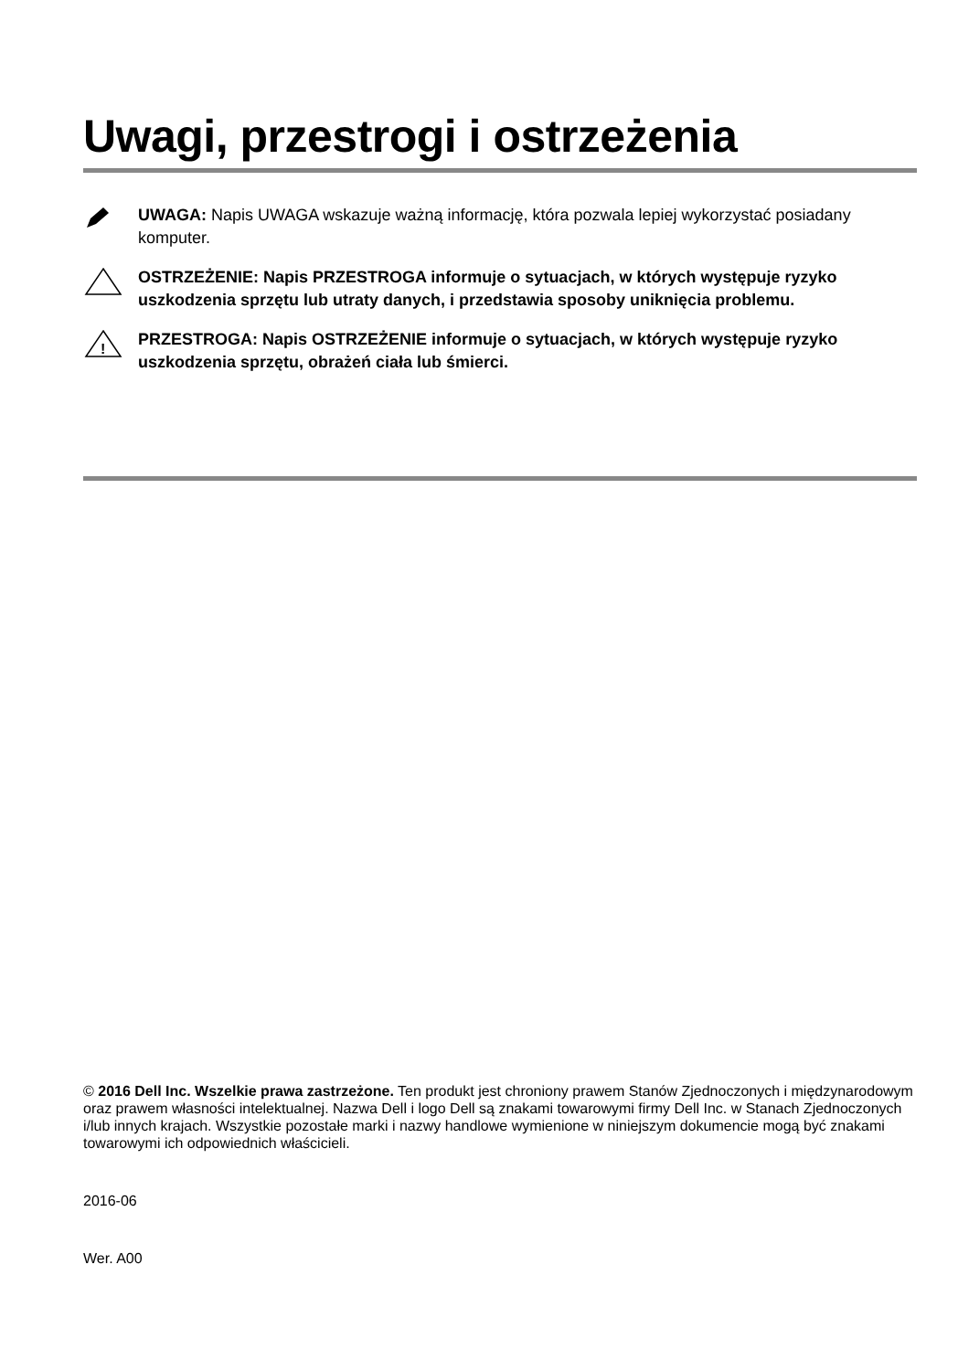Uwagi, przestrogi i ostrzeżenia
UWAGA: Napis UWAGA wskazuje ważną informację, która pozwala lepiej wykorzystać posiadany komputer.
OSTRZEŻENIE: Napis PRZESTROGA informuje o sytuacjach, w których występuje ryzyko uszkodzenia sprzętu lub utraty danych, i przedstawia sposoby uniknięcia problemu.
!
PRZESTROGA: Napis OSTRZEŻENIE informuje o sytuacjach, w których występuje ryzyko uszkodzenia sprzętu, obrażeń ciała lub śmierci.
© 2016 Dell Inc. Wszelkie prawa zastrzeżone. Ten produkt jest chroniony prawem Stanów Zjednoczonych i międzynarodowym oraz prawem własności intelektualnej. Nazwa Dell i logo Dell są znakami towarowymi firmy Dell Inc. w Stanach Zjednoczonych i/lub innych krajach. Wszystkie pozostałe marki i nazwy handlowe wymienione w niniejszym dokumencie mogą być znakami towarowymi ich odpowiednich właścicieli.
2016-06
Wer. A00